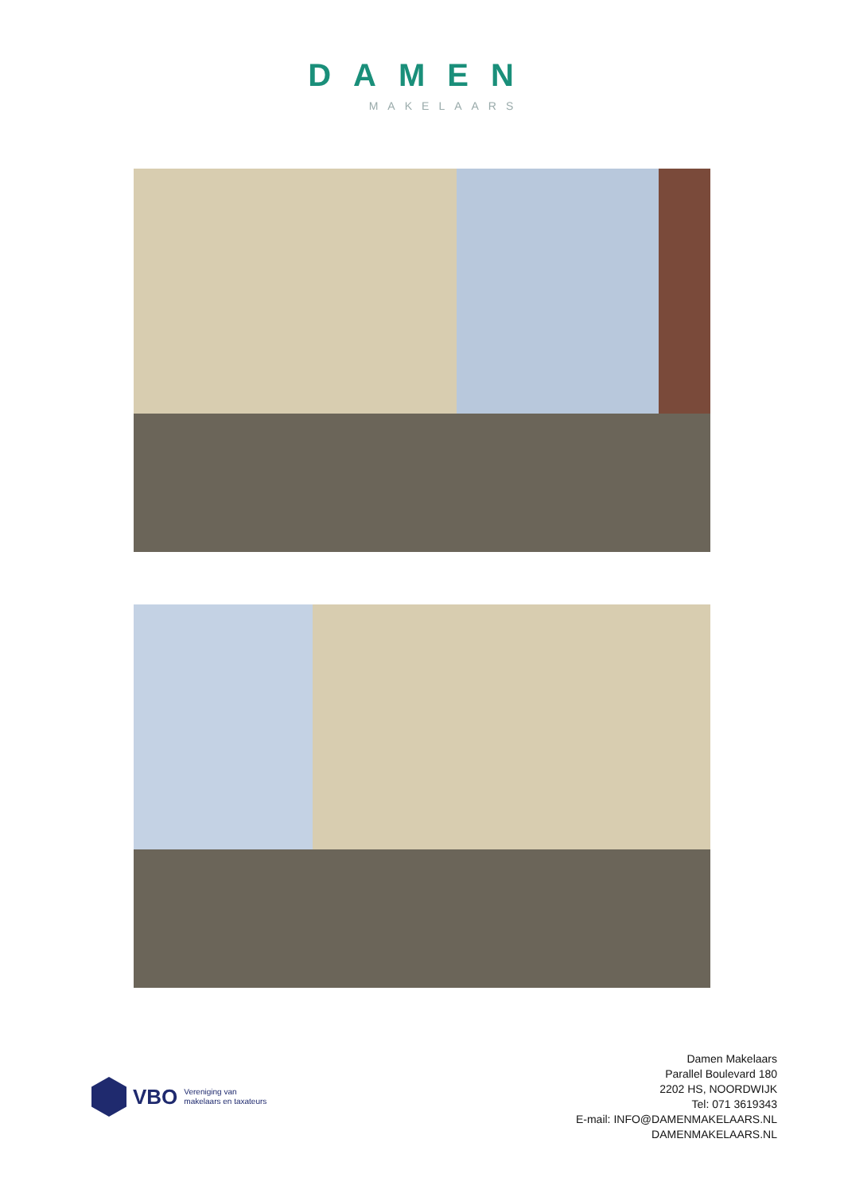DAMEN
MAKELAARS
VBO Vereniging van
makelaars en taxateurs
Damen Makelaars
Parallel Boulevard 180
2202 HS, NOORDWIJK
Tel: 071 3619343
E-mail: INFO@DAMENMAKELAARS.NL
DAMENMAKELAARS.NL